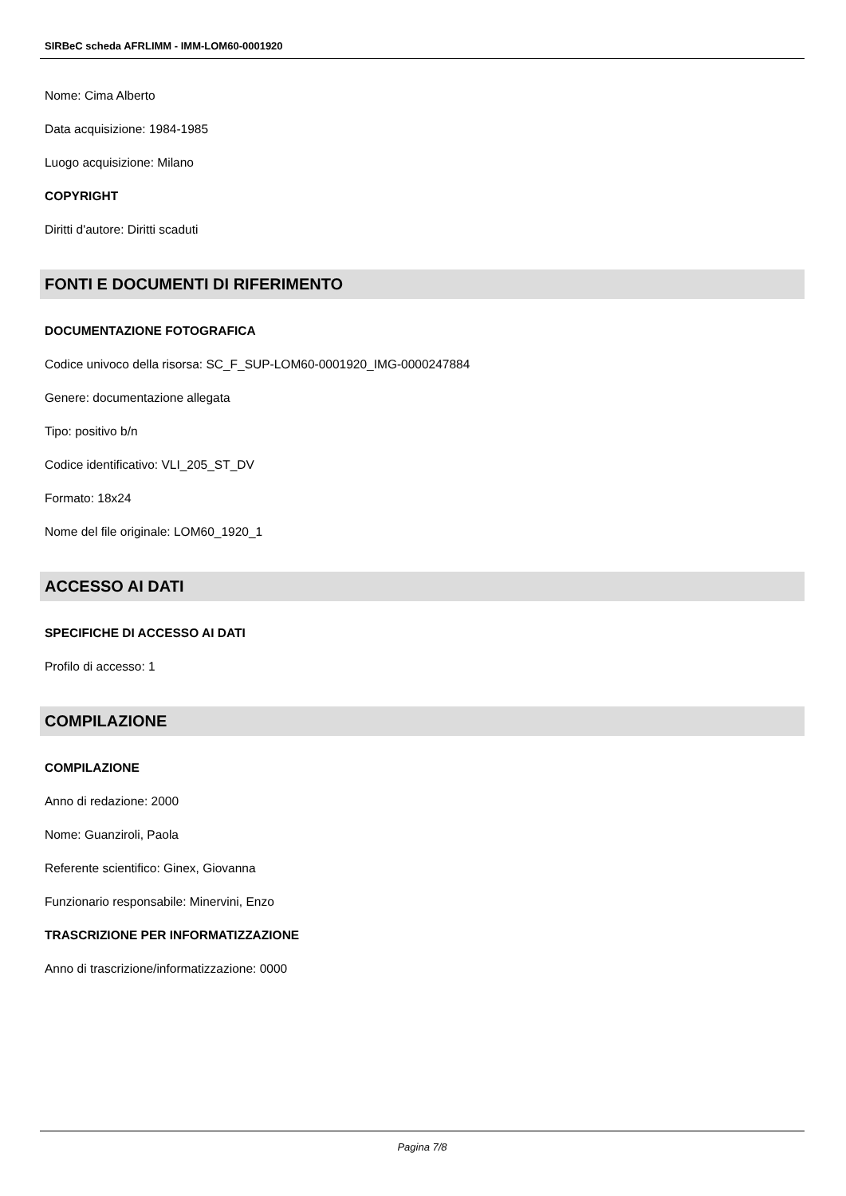SIRBeC scheda AFRLIMM - IMM-LOM60-0001920
Nome: Cima Alberto
Data acquisizione: 1984-1985
Luogo acquisizione: Milano
COPYRIGHT
Diritti d'autore: Diritti scaduti
FONTI E DOCUMENTI DI RIFERIMENTO
DOCUMENTAZIONE FOTOGRAFICA
Codice univoco della risorsa: SC_F_SUP-LOM60-0001920_IMG-0000247884
Genere: documentazione allegata
Tipo: positivo b/n
Codice identificativo: VLI_205_ST_DV
Formato: 18x24
Nome del file originale: LOM60_1920_1
ACCESSO AI DATI
SPECIFICHE DI ACCESSO AI DATI
Profilo di accesso: 1
COMPILAZIONE
COMPILAZIONE
Anno di redazione: 2000
Nome: Guanziroli, Paola
Referente scientifico: Ginex, Giovanna
Funzionario responsabile: Minervini, Enzo
TRASCRIZIONE PER INFORMATIZZAZIONE
Anno di trascrizione/informatizzazione: 0000
Pagina 7/8